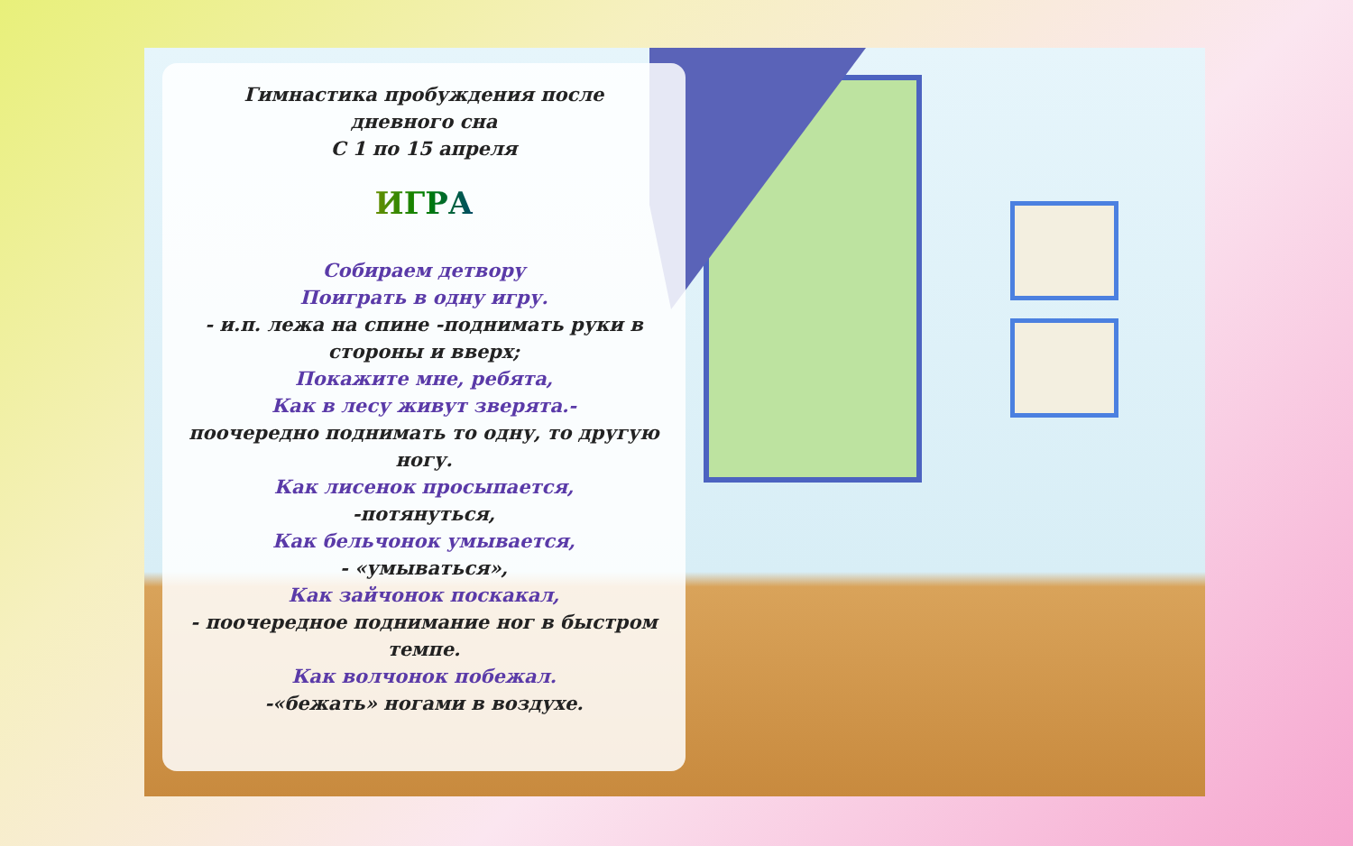Гимнастика пробуждения после
дневного сна
С 1 по 15 апреля
ИГРА
Собираем детвору
Поиграть в одну игру.
- и.п. лежа на спине -поднимать руки в стороны и вверх;
Покажите мне, ребята,
Как в лесу живут зверята.-
поочередно поднимать то одну, то другую ногу.
Как лисенок просыпается,
-потянуться,
Как бельчонок умывается,
- «умываться»,
Как зайчонок поскакал,
- поочередное поднимание ног в быстром темпе.
Как волчонок побежал.
-«бежать» ногами в воздухе.